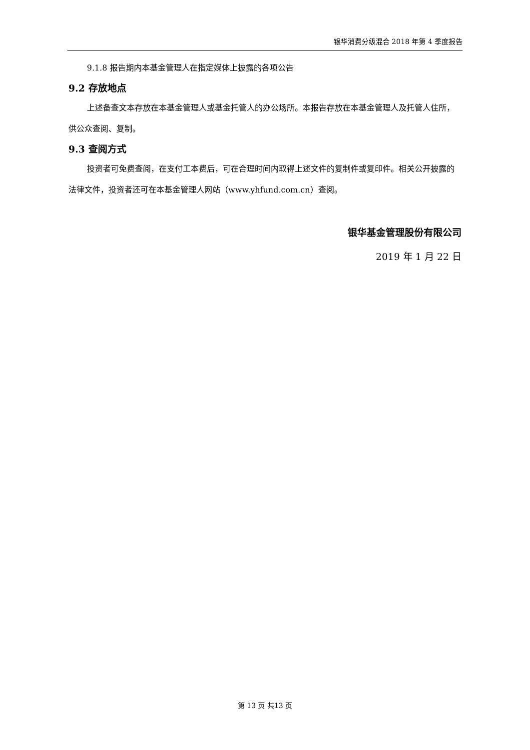银华消费分级混合 2018 年第 4 季度报告
9.1.8 报告期内本基金管理人在指定媒体上披露的各项公告
9.2 存放地点
上述备查文本存放在本基金管理人或基金托管人的办公场所。本报告存放在本基金管理人及托管人住所，供公众查阅、复制。
9.3 查阅方式
投资者可免费查阅，在支付工本费后，可在合理时间内取得上述文件的复制件或复印件。相关公开披露的法律文件，投资者还可在本基金管理人网站（www.yhfund.com.cn）查阅。
银华基金管理股份有限公司
2019 年 1 月 22 日
第 13 页 共13 页